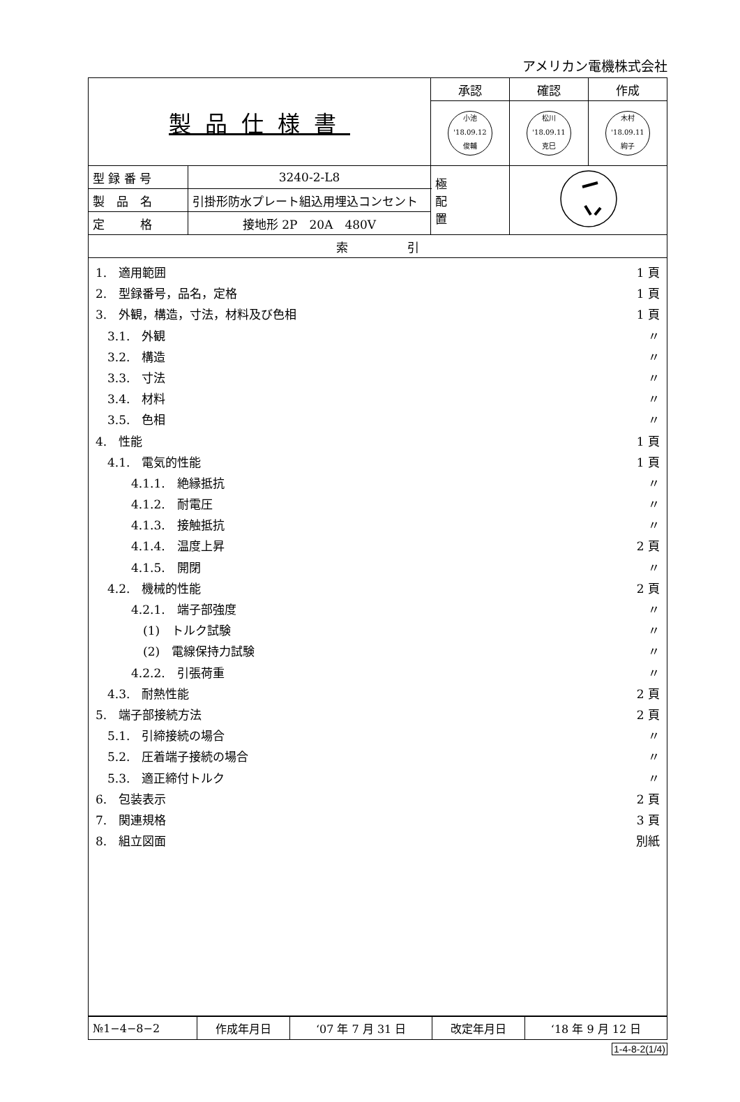アメリカン電機株式会社
| 製品仕様書 | | 承認 | 確認 | 作成 |
| | | 小池 '18.09.12 俊輔 | 松川 '18.09.11 克巳 | 木村 '18.09.11 絢子 |
| 型 録 番 号 | 3240-2-L8 | 極 配 置 | | |
| 製 品 名 | 引掛形防水プレート組込用埋込コンセント | | | |
| 定 格 | 接地形 2P 20A 480V | | | |
| 索 引 | | | | |
1.　適用範囲 1 頁
2.　型録番号，品名，定格 1 頁
3.　外観，構造，寸法，材料及び色相 1 頁
　3.1.　外観 〃
　3.2.　構造 〃
　3.3.　寸法 〃
　3.4.　材料 〃
　3.5.　色相 〃
4.　性能 1 頁
　4.1.　電気的性能 1 頁
　　　4.1.1.　絶縁抵抗 〃
　　　4.1.2.　耐電圧 〃
　　　4.1.3.　接触抵抗 〃
　　　4.1.4.　温度上昇 2 頁
　　　4.1.5.　開閉 〃
　4.2.　機械的性能 2 頁
　　　4.2.1.　端子部強度 〃
　　　　(1)　トルク試験 〃
　　　　(2)　電線保持力試験 〃
　　　4.2.2.　引張荷重 〃
　4.3.　耐熱性能 2 頁
5.　端子部接続方法 2 頁
　5.1.　引締接続の場合 〃
　5.2.　圧着端子接続の場合 〃
　5.3.　適正締付トルク 〃
6.　包装表示 2 頁
7.　関連規格 3 頁
8.　組立図面 別紙
| №1−4−8−2 | 作成年月日 | ‘07 年 7 月 31 日 | 改定年月日 | ‘18 年 9 月 12 日 |
1-4-8-2(1/4)